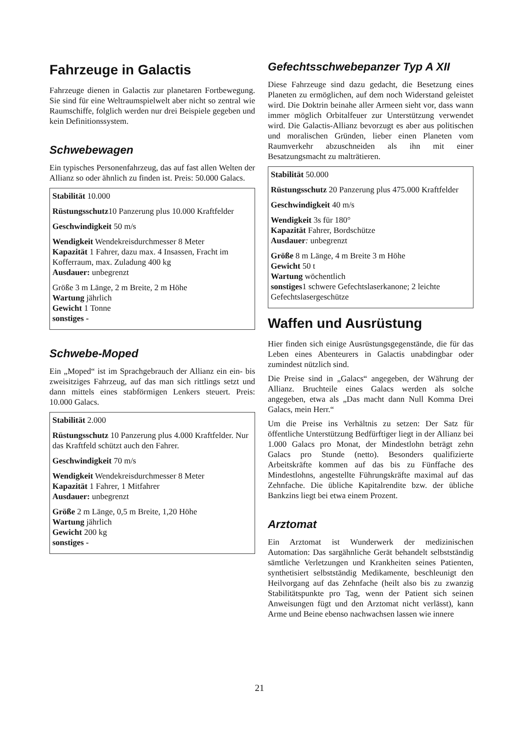Fahrzeuge in Galactis
Fahrzeuge dienen in Galactis zur planetaren Fortbewegung. Sie sind für eine Weltraumspielwelt aber nicht so zentral wie Raumschiffe, folglich werden nur drei Beispiele gegeben und kein Definitionssystem.
Schwebewagen
Ein typisches Personenfahrzeug, das auf fast allen Welten der Allianz so oder ähnlich zu finden ist. Preis: 50.000 Galacs.
Stabilität 10.000
Rüstungsschutz10 Panzerung plus 10.000 Kraftfelder
Geschwindigkeit 50 m/s
Wendigkeit Wendekreisdurchmesser 8 Meter
Kapazität 1 Fahrer, dazu max. 4 Insassen, Fracht im Kofferraum, max. Zuladung 400 kg
Ausdauer: unbegrenzt
Größe 3 m Länge, 2 m Breite, 2 m Höhe
Wartung jährlich
Gewicht 1 Tonne
sonstiges -
Schwebe-Moped
Ein „Moped“ ist im Sprachgebrauch der Allianz ein ein- bis zweisitziges Fahrzeug, auf das man sich rittlings setzt und dann mittels eines stabförmigen Lenkers steuert. Preis: 10.000 Galacs.
Stabilität 2.000
Rüstungsschutz 10 Panzerung plus 4.000 Kraftfelder. Nur das Kraftfeld schützt auch den Fahrer.
Geschwindigkeit 70 m/s
Wendigkeit Wendekreisdurchmesser 8 Meter
Kapazität 1 Fahrer, 1 Mitfahrer
Ausdauer: unbegrenzt
Größe 2 m Länge, 0,5 m Breite, 1,20 Höhe
Wartung jährlich
Gewicht 200 kg
sonstiges -
Gefechtsschwebepanzer Typ A XII
Diese Fahrzeuge sind dazu gedacht, die Besetzung eines Planeten zu ermöglichen, auf dem noch Widerstand geleistet wird. Die Doktrin beinahe aller Armeen sieht vor, dass wann immer möglich Orbitalfeuer zur Unterstützung verwendet wird. Die Galactis-Allianz bevorzugt es aber aus politischen und moralischen Gründen, lieber einen Planeten vom Raumverkehr abzuschneiden als ihn mit einer Besatzungsmacht zu malträtieren.
Stabilität 50.000
Rüstungsschutz 20 Panzerung plus 475.000 Kraftfelder
Geschwindigkeit 40 m/s
Wendigkeit 3s für 180°
Kapazität Fahrer, Bordschütze
Ausdauer: unbegrenzt
Größe 8 m Länge, 4 m Breite 3 m Höhe
Gewicht 50 t
Wartung wöchentlich
sonstiges1 schwere Gefechtslaserkanone; 2 leichte Gefechtslasergeschütze
Waffen und Ausrüstung
Hier finden sich einige Ausrüstungsgegenstände, die für das Leben eines Abenteurers in Galactis unabdingbar oder zumindest nützlich sind.
Die Preise sind in „Galacs“ angegeben, der Währung der Allianz. Bruchteile eines Galacs werden als solche angegeben, etwa als „Das macht dann Null Komma Drei Galacs, mein Herr.“
Um die Preise ins Verhältnis zu setzen: Der Satz für öffentliche Unterstützung Bedfürftiger liegt in der Allianz bei 1.000 Galacs pro Monat, der Mindestlohn beträgt zehn Galacs pro Stunde (netto). Besonders qualifizierte Arbeitskräfte kommen auf das bis zu Fünffache des Mindestlohns, angestellte Führungskräfte maximal auf das Zehnfache. Die übliche Kapitalrendite bzw. der übliche Bankzins liegt bei etwa einem Prozent.
Arztomat
Ein Arztomat ist Wunderwerk der medizinischen Automation: Das sargähnliche Gerät behandelt selbstständig sämtliche Verletzungen und Krankheiten seines Patienten, synthetisiert selbstständig Medikamente, beschleunigt den Heilvorgang auf das Zehnfache (heilt also bis zu zwanzig Stabilitätspunkte pro Tag, wenn der Patient sich seinen Anweisungen fügt und den Arztomat nicht verlässt), kann Arme und Beine ebenso nachwachsen lassen wie innere
21